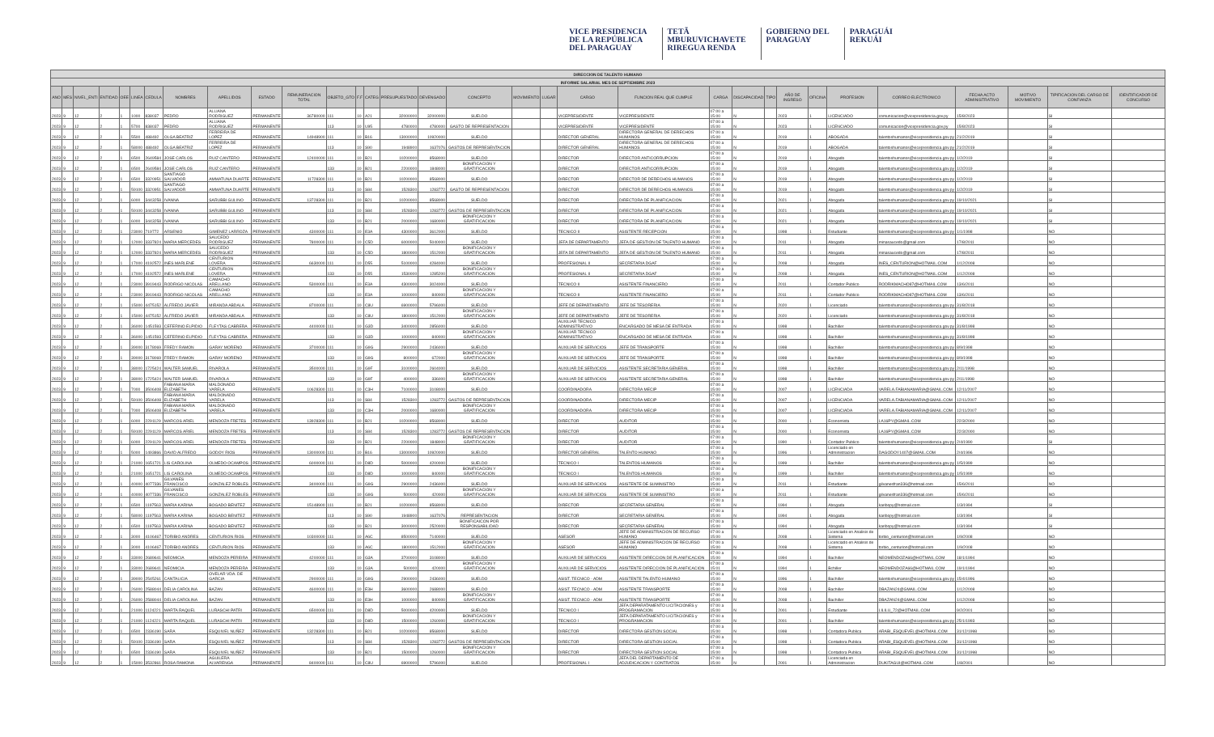VICE PRESIDENCIA
DE LA REPÚBLICA
DEL PARAGUAY
TETÃ
MBURUVICHAVETE
RIREGUA RENDA
GOBIERNO DEL
PARAGUAY
PARAGUÁI
REKUÁI
| DIRECCION DE TALENTO HUMANO | | | | | | | | | | | | | | | | | | | | | | | | | | | | | | | |
| INFORME SALARIAL MES DE SEPTIEMBRE 2023 | | | | | | | | | | | | | | | | | | | | | | | | | | | | | | | |
| ANO | MES | NIVEL_ENTI | ENTIDAD | OEE | LINEA | CEDULA | NOMBRES | APELLIDOS | ESTADO | REMUNERACION TOTAL | OBJETO_GTO | F.F | CATEG | PRESUPUESTADO | DEVENGADO | CONCEPTO | MOVIMIENTO | LUGAR | CARGO | FUNCION REAL QUE CUMPLE | CARGA | DISCAPACIDAD | TIPO | AÑO DE INGRESO | OFICINA | PROFESION | CORREO ELECTRONICO | FECHA ACTO ADMINISTRATIVO | MOTIVO MOVIMIENTO | TIPIFICACION DEL CARGO DE CONFIANZA | IDENTIFICADOR DE CONCURSO |
| 2023 | 9 | 12 | 2 | 1 | 1000 | 838037 | PEDRO | ALLIANA RODRIGUEZ | PERMANENTE | 36780000 | 111 | 10 | A21 | 32000000 | 32000000 | SUELDO | | | VICEPRESIDENTE | VICEPRESIDENTE | 07:00 a 15:00 | N | | 2023 | 1 | LICENCIADO | comunicacion@vicepresidencia.gov.py | 15/8/2023 | | SI | |
| 2023 | 9 | 12 | 2 | 1 | 5700 | 838037 | PEDRO | ALLIANA RODRIGUEZ | PERMANENTE | | 113 | 10 | U95 | 4780000 | 4780000 | GASTO DE REPRESENTACION | | | VICEPRESIDENTE | VICEPRESIDENTE | 07:00 a 15:00 | N | | 2023 | 1 | LICENCIADO | comunicacion@vicepresidencia.gov.py | 15/8/2023 | | SI | |
| 2023 | 9 | 12 | 2 | 1 | 5500 | 488492 | OLGA BEATRIZ | FERREIRA DE LOPEZ | PERMANENTE | 14948900 | 111 | 10 | B16 | 13000000 | 10920000 | SUELDO | | | DIRECTOR GENERAL | DIRECTORA GENERAL DE DERECHOS HUMANOS | 07:00 a 15:00 | N | | 2019 | 1 | ABOGADA | talentoshumanos@vicepresidencia.gov.py | 21/2/2019 | | SI | |
| 2023 | 9 | 12 | 2 | 1 | 58000 | 488492 | OLGA BEATRIZ | FERREIRA DE LOPEZ | PERMANENTE | | 113 | 10 | S90 | 1948900 | 1637076 | GASTOS DE REPRESENTACION | | | DIRECTOR GENERAL | DIRECTORA GENERAL DE DERECHOS HUMANOS | 07:00 a 15:00 | N | | 2019 | 1 | ABOGADA | talentoshumanos@vicepresidencia.gov.py | 21/2/2019 | | SI | |
| 2023 | 9 | 12 | 2 | 1 | 6500 | 2649584 | JOSE CARLOS | RUIZ CANTERO | PERMANENTE | 12400000 | 111 | 10 | B21 | 10200000 | 8568000 | SUELDO | | | DIRECTOR | DIRECTOR ANTICORRUPCION | 07:00 a 15:00 | N | | 2019 | 1 | Abogado | talentoshumanos@vicepresidencia.gov.py | 1/2/2019 | | SI | |
| 2023 | 9 | 12 | 2 | 1 | 6500 | 2649584 | JOSE CARLOS | RUIZ CANTERO | PERMANENTE | | 133 | 10 | B21 | 2200000 | 1848000 | BONIFICACION Y GRATIFICACION | | | DIRECTOR | DIRECTOR ANTICORRUPCION | 07:00 a 15:00 | N | | 2019 | 1 | Abogado | talentoshumanos@vicepresidencia.gov.py | 1/2/2019 | | SI | |
| 2023 | 9 | 12 | 2 | 1 | 6500 | 3320951 | SANTIAGO SALVADOR | AMMATUNA DUARTE | PERMANENTE | 11728300 | 111 | 10 | B21 | 10200000 | 8568000 | SUELDO | | | DIRECTOR | DIRECTOR DE DERECHOS HUMANOS | 07:00 a 15:00 | N | | 2019 | 1 | Abogado | talentoshumanos@vicepresidencia.gov.py | 1/2/2019 | | SI | |
| 2023 | 9 | 12 | 2 | 1 | 59100 | 3320951 | SANTIAGO SALVADOR | AMMATUNA DUARTE | PERMANENTE | | 113 | 10 | S84 | 1528300 | 1283772 | GASTO DE REPRESENTACION | | | DIRECTOR | DIRECTOR DE DERECHOS HUMANOS | 07:00 a 15:00 | N | | 2019 | 1 | Abogado | talentoshumanos@vicepresidencia.gov.py | 1/2/2019 | | SI | |
| 2023 | 9 | 12 | 2 | 1 | 6000 | 3443258 | IVANNA | SARUBBI GULINO | PERMANENTE | 13728300 | 111 | 10 | B21 | 10200000 | 8568000 | SUELDO | | | DIRECTOR | DIRECTORA DE PLANIFICACION | 07:00 a 15:00 | N | | 2021 | 1 | Abogada | talentoshumanos@vicepresidencia.gov.py | 19/10/2021 | | SI | |
| 2023 | 9 | 12 | 2 | 1 | 59100 | 3443258 | IVANNA | SARUBBI GULINO | PERMANENTE | | 113 | 10 | S84 | 1528300 | 1283772 | GASTOS DE REPRESENTACION | | | DIRECTOR | DIRECTORA DE PLANIFICACION | 07:00 a 15:00 | N | | 2021 | 1 | Abogada | talentoshumanos@vicepresidencia.gov.py | 19/10/2021 | | SI | |
| 2023 | 9 | 12 | 2 | 1 | 6000 | 3443258 | IVANNA | SARUBBI GULINO | PERMANENTE | | 133 | 10 | B21 | 2000000 | 1680000 | BONIFICACION Y GRATIFICACION | | | DIRECTOR | DIRECTORA DE PLANIFICACION | 07:00 a 15:00 | N | | 2021 | 1 | Abogada | talentoshumanos@vicepresidencia.gov.py | 19/10/2021 | | SI | |
| 2023 | 9 | 12 | 2 | 1 | 23000 | 719772 | ARSENIO | GIMENEZ LARROZA | PERMANENTE | 4300000 | 111 | 10 | E3A | 4300000 | 3612000 | SUELDO | | | TECNICO II | ASISTENTE RECEPCION | 07:00 a 15:00 | N | | 1998 | 1 | Estudiante | talentoshumanos@vicepresidencia.gov.py | 1/1/1998 | | NO | |
| 2023 | 9 | 12 | 2 | 1 | 12000 | 3337824 | MARIA MERCEDES | SAUCEDO RODRIGUEZ | PERMANENTE | 7800000 | 111 | 10 | C5D | 6000000 | 5040000 | SUELDO | | | JEFA DE DEPARTAMENTO | JEFA DE GESTION DE TALENTO HUMANO | 07:00 a 15:00 | N | | 2011 | 1 | Abogada | minasaucedo@gmail.com | 17/8/2011 | | NO | |
| 2023 | 9 | 12 | 2 | 1 | 12000 | 3337824 | MARIA MERCEDES | SAUCEDO RODRIGUEZ | PERMANENTE | | 133 | 10 | C5D | 1800000 | 1512000 | BONIFICACION Y GRATIFICACION | | | JEFA DE DEPARTAMENTO | JEFA DE GESTION DE TALENTO HUMANO | 07:00 a 15:00 | N | | 2011 | 1 | Abogada | minasaucedo@gmail.com | 17/8/2011 | | NO | |
| 2023 | 9 | 12 | 2 | 1 | 17000 | 4192572 | INES MARLENE | CENTURION LOVERA | PERMANENTE | 6630000 | 111 | 10 | D55 | 5100000 | 4284000 | SUELDO | | | PROFESIONAL II | SECRETARIA DGAF | 07:00 a 15:00 | N | | 2008 | 1 | Abogada | INES_CENTURION@HOTMAIL.COM | 1/12/2008 | | NO | |
| 2023 | 9 | 12 | 2 | 1 | 17000 | 4192572 | INES MARLENE | CENTURION LOVERA | PERMANENTE | | 133 | 10 | D55 | 1530000 | 1285200 | BONIFICACION Y GRATIFICACION | | | PROFESIONAL II | SECRETARIA DGAF | 07:00 a 15:00 | N | | 2008 | 1 | Abogada | INES_CENTURION@HOTMAIL.COM | 1/12/2008 | | NO | |
| 2023 | 9 | 12 | 2 | 1 | 23000 | 3919443 | RODRIGO NICOLAS | CAMACHO ARELLANO | PERMANENTE | 5300000 | 111 | 10 | E3A | 4300000 | 3024000 | SUELDO | | | TECNICO II | ASISTENTE FINANCIERO | 07:00 a 15:00 | N | | 2011 | 1 | Contador Publico | RODRIKMACHO87@HOTMAIL.COM | 13/6/2011 | | NO | |
| 2023 | 9 | 12 | 2 | 1 | 23000 | 3919443 | RODRIGO NICOLAS | CAMACHO ARELLANO | PERMANENTE | | 133 | 10 | E3A | 1000000 | 840000 | BONIFICACION Y GRATIFICACION | | | TECNICO II | ASISTENTE FINANCIERO | 07:00 a 15:00 | N | | 2011 | 1 | Contador Publico | RODRIKMACHO87@HOTMAIL.COM | 13/6/2011 | | NO | |
| 2023 | 9 | 12 | 2 | 1 | 15000 | 4475152 | ALFREDO JAVIER | MIRANDA ABDALA | PERMANENTE | 8700000 | 111 | 10 | C8U | 6900000 | 5796000 | SUELDO | | | JEFE DE DEPARTAMENTO | JEFE DE TESORERIA | 07:00 a 15:00 | N | | 2020 | 1 | Licenciado | talentoshumanos@vicepresidencia.gov.py | 31/8/2018 | | NO | |
| 2023 | 9 | 12 | 2 | 1 | 15000 | 4475152 | ALFREDO JAVIER | MIRANDA ABDALA | PERMANENTE | | 133 | 10 | C8U | 1800000 | 1512000 | BONIFICACION Y GRATIFICACION | | | JEFE DE DEPARTAMENTO | JEFE DE TESORERIA | 07:00 a 15:00 | N | | 2020 | 1 | Licenciado | talentoshumanos@vicepresidencia.gov.py | 31/8/2018 | | NO | |
| 2023 | 9 | 12 | 2 | 1 | 36000 | 1451593 | CEFERINO ELPIDIO | FLEYTAS CABRERA | PERMANENTE | 4400000 | 111 | 10 | G3D | 3400000 | 2856000 | SUELDO | | | AUXILIAR TECNICO ADMINISTRATIVO | ENCARGADO DE MESA DE ENTRADA | 07:00 a 15:00 | N | | 1998 | 1 | Bachiller | talentoshumanos@vicepresidencia.gov.py | 31/8/1998 | | NO | |
| 2023 | 9 | 12 | 2 | 1 | 36000 | 1451593 | CEFERINO ELPIDIO | FLEYTAS CABRERA | PERMANENTE | | 133 | 10 | G3D | 1000000 | 840000 | BONIFICACION Y GRATIFICACION | | | AUXILIAR TECNICO ADMINISTRATIVO | ENCARGADO DE MESA DE ENTRADA | 07:00 a 15:00 | N | | 1998 | 1 | Bachiller | talentoshumanos@vicepresidencia.gov.py | 31/8/1998 | | NO | |
| 2023 | 9 | 12 | 2 | 1 | 39000 | 3178069 | FREDY RAMON | GARAY MORENO | PERMANENTE | 3700000 | 111 | 10 | G9G | 2900000 | 2436000 | SUELDO | | | AUXILIAR DE SERVICIOS | JEFE DE TRANSPORTE | 07:00 a 15:00 | N | | 1998 | 1 | Bachiller | talentoshumanos@vicepresidencia.gov.py | 8/9/1998 | | NO | |
| 2023 | 9 | 12 | 2 | 1 | 39000 | 3178069 | FREDY RAMON | GARAY MORENO | PERMANENTE | | 133 | 10 | G9G | 800000 | 672000 | BONIFICACION Y GRATIFICACION | | | AUXILIAR DE SERVICIOS | JEFE DE TRANSPORTE | 07:00 a 15:00 | N | | 1998 | 1 | Bachiller | talentoshumanos@vicepresidencia.gov.py | 8/9/1998 | | NO | |
| 2023 | 9 | 12 | 2 | 1 | 38000 | 1725424 | WALTER SAMUEL | RIVAROLA | PERMANENTE | 3500000 | 111 | 10 | G9F | 3100000 | 2604000 | SUELDO | | | AUXILIAR DE SERVICIOS | ASISTENTE SECRETARIA GENERAL | 07:00 a 15:00 | N | | 1998 | 1 | Bachiller | talentoshumanos@vicepresidencia.gov.py | 2/11/1998 | | NO | |
| 2023 | 9 | 12 | 2 | 1 | 38000 | 1725424 | WALTER SAMUEL | RIVAROLA | PERMANENTE | | 133 | 10 | G9F | 400000 | 336000 | BONIFICACION Y GRATIFICACION | | | AUXILIAR DE SERVICIOS | ASISTENTE SECRETARIA GENERAL | 07:00 a 15:00 | N | | 1998 | 1 | Bachiller | talentoshumanos@vicepresidencia.gov.py | 2/11/1998 | | NO | |
| 2023 | 9 | 12 | 2 | 1 | 7000 | 3506408 | FABIANA MARIA ELIZABETH | MALDONADO VARELA | PERMANENTE | 10628300 | 111 | 10 | C3H | 7100000 | 3108000 | SUELDO | | | COORDINADORA | DIRECTORA MECIP | 07:00 a 15:00 | N | | 2007 | 1 | LICENCIADA | VARELA.FABIANAMARIA@GMAIL.COM | 12/11/2007 | | NO | |
| 2023 | 9 | 12 | 2 | 1 | 59100 | 3506408 | FABIANA MARIA ELIZABETH | MALDONADO VARELA | PERMANENTE | | 113 | 10 | S84 | 1528300 | 1283772 | GASTOS DE REPRESENTACION | | | COORDINADORA | DIRECTORA MECIP | 07:00 a 15:00 | N | | 2007 | 1 | LICENCIADA | VARELA.FABIANAMARIA@GMAIL.COM | 12/11/2007 | | NO | |
| 2023 | 9 | 12 | 2 | 1 | 7000 | 3506408 | FABIANA MARIA ELIZABETH | MALDONADO VARELA | PERMANENTE | | 133 | 10 | C3H | 2000000 | 1680000 | BONIFICACION Y GRATIFICACION | | | COORDINADORA | DIRECTORA MECIP | 07:00 a 15:00 | N | | 2007 | 1 | LICENCIADA | VARELA.FABIANAMARIA@GMAIL.COM | 12/11/2007 | | NO | |
| 2023 | 9 | 12 | 2 | 1 | 6000 | 2291129 | MARCOS ARIEL | MENDOZA FRETES | PERMANENTE | 13928300 | 111 | 10 | B21 | 10200000 | 8568000 | SUELDO | | | DIRECTOR | AUDITOR | 07:00 a 15:00 | N | | 2000 | 1 | Economista | LA16PY@GMAIL.COM | 22/3/2000 | | NO | |
| 2023 | 9 | 12 | 2 | 1 | 59100 | 2291129 | MARCOS ARIEL | MENDOZA FRETES | PERMANENTE | | 113 | 10 | S84 | 1528300 | 1283772 | GASTOS DE REPRESENTACION | | | DIRECTOR | AUDITOR | 07:00 a 15:00 | N | | 2000 | 1 | Economista | LA16PY@GMAIL.COM | 22/3/2000 | | NO | |
| 2023 | 9 | 12 | 2 | 1 | 6000 | 2291129 | MARCOS ARIEL | MENDOZA FRETES | PERMANENTE | | 133 | 10 | B21 | 2200000 | 1848000 | BONIFICACION Y GRATIFICACION | | | DIRECTOR | AUDITOR | 07:00 a 15:00 | N | | 1990 | 1 | Contador Publico | talentoshumanos@vicepresidencia.gov.py | 2/4/1990 | | SI | |
| 2023 | 9 | 12 | 2 | 1 | 5000 | 1493866 | DAVID ALFREDO | GODOY RIOS | PERMANENTE | 13000000 | 111 | 10 | B16 | 13000000 | 10920000 | SUELDO | | | DIRECTOR GENERAL | TALENTO HUMANO | 07:00 a 15:00 | N | | 1996 | 1 | Licenciado en Administracion | DAGODOY1407@GMAIL.COM | 2/4/1996 | | NO | |
| 2023 | 9 | 12 | 2 | 1 | 21000 | 1651721 | LIS CAROLINA | OLMEDO OCAMPOS | PERMANENTE | 6000000 | 111 | 10 | D8D | 5000000 | 4200000 | SUELDO | | | TECNICO I | TALENTOS HUMANOS | 07:00 a 15:00 | N | | 1999 | 1 | Bachiller | talentoshumanos@vicepresidencia.gov.py | 1/5/1999 | | NO | |
| 2023 | 9 | 12 | 2 | 1 | 21000 | 1651721 | LIS CAROLINA | OLMEDO OCAMPOS | PERMANENTE | | 133 | 10 | D8D | 1000000 | 840000 | BONIFICACION Y GRATIFICACION | | | TECNICO I | TALENTOS HUMANOS | 07:00 a 15:00 | N | | 1999 | 1 | Bachiller | talentoshumanos@vicepresidencia.gov.py | 1/5/1999 | | NO | |
| 2023 | 9 | 12 | 2 | 1 | 40000 | 4077336 | GILVANES FRANCISCO | GONZALEZ ROBLES | PERMANENTE | 3400000 | 111 | 10 | G9G | 2900000 | 2436000 | SUELDO | | | AUXILIAR DE SERVICIOS | ASISTENTE DE SUMINISTRO | 07:00 a 15:00 | N | | 2011 | 1 | Estudiante | gilvanesfran336@hotmail.com | 15/6/2011 | | NO | |
| 2023 | 9 | 12 | 2 | 1 | 40000 | 4077336 | GILVANES FRANCISCO | GONZALEZ ROBLES | PERMANENTE | | 133 | 10 | G9G | 500000 | 420000 | BONIFICACION Y GRATIFICACION | | | AUXILIAR DE SERVICIOS | ASISTENTE DE SUMINISTRO | 07:00 a 15:00 | N | | 2011 | 1 | Estudiante | gilvanesfran336@hotmail.com | 15/6/2011 | | NO | |
| 2023 | 9 | 12 | 2 | 1 | 6500 | 1197563 | MARIA KARINA | BOGADO BENITEZ | PERMANENTE | 15148900 | 111 | 10 | B21 | 10200000 | 8568000 | SUELDO | | | DIRECTOR | SECRETARIA GENERAL | 07:00 a 15:00 | N | | 1994 | 1 | Abogada | karibopy@hotmail.com | 1/3/1994 | | SI | |
| 2023 | 9 | 12 | 2 | 1 | 58000 | 1197563 | MARIA KARINA | BOGADO BENITEZ | PERMANENTE | | 113 | 10 | S90 | 1948900 | 1637076 | REPRESENTACION | | | DIRECTOR | SECRETARIA GENERAL | 07:00 a 15:00 | N | | 1994 | 1 | Abogada | karibopy@hotmail.com | 1/3/1994 | | SI | |
| 2023 | 9 | 12 | 2 | 1 | 6500 | 1197563 | MARIA KARINA | BOGADO BENITEZ | PERMANENTE | | 133 | 10 | B21 | 3000000 | 2520000 | BONIFICAICON POR RESPONSABILIDAD | | | DIRECTOR | SECRETARIA GENERAL | 07:00 a 15:00 | N | | 1994 | 1 | Abogada | karibopy@hotmail.com | 1/3/1994 | | SI | |
| 2023 | 9 | 12 | 2 | 1 | 3000 | 4106467 | TORIBIO ANDRES | CENTURION RIOS | PERMANENTE | 10300000 | 111 | 10 | A6C | 8500000 | 7140000 | SUELDO | | | ASESOR | JEFE DE ADMINISTRACION DE RECURSO HUMANO | 07:00 a 15:00 | N | | 2008 | 1 | Licenciado en Analisis de Sistema | torbio_centurion@hotmail.com | 1/9/2008 | | NO | |
| 2023 | 9 | 12 | 2 | 1 | 3000 | 4106467 | TORIBIO ANDRES | CENTURION RIOS | PERMANENTE | | 133 | 10 | A6C | 1800000 | 1512000 | BONIFICACION Y GRATIFICACION | | | ASESOR | JEFE DE ADMINISTRACION DE RECURSO HUMANO | 07:00 a 15:00 | N | | 2008 | 1 | Licenciado en Analisis de Sistema | torbio_centurion@hotmail.com | 1/9/2008 | | NO | |
| 2023 | 9 | 12 | 2 | 1 | 33000 | 2689641 | NEOMICIA | MENDOZA PEREIRA | PERMANENTE | 4200000 | 111 | 10 | G3A | 3700000 | 3108000 | SUELDO | | | AUXILIAR DE SERVICIOS | ASISTENTE DIRECCION DE PLANIFICACION | 07:00 a 15:00 | N | | 1994 | 1 | Bachiller | NEOMENDOZA66@HOTMAIL.COM | 18/1/1994 | | NO | |
| 2023 | 9 | 12 | 2 | 1 | 33000 | 2689641 | NEOMICIA | MENDOZA PEREIRA | PERMANENTE | | 133 | 10 | G3A | 500000 | 420000 | BONIFICACION Y GRATIFICACION | | | AUXILIAR DE SERVICIOS | ASISTENTE DIRECCION DE PLANIFICACION | 07:00 a 15:01 | N | | 1994 | 1 | Bchiller | NEOMENDOZA66@HOTMAIL.COM | 19/1/1994 | | NO | |
| 2023 | 9 | 12 | 2 | 1 | 39000 | 2545261 | CANTALICIA | OVELAR VDA. DE GARCIA | PERMANENTE | 2900000 | 111 | 10 | G9G | 2900000 | 2436000 | SUELDO | | | ASIST. TECNICO - ADM | ASISTENTE TALENTO HUMANO | 07:00 a 15:00 | N | | 1996 | 1 | Bachiller | talentoshumanos@vicepresidencia.gov.py | 15/4/1996 | | NO | |
| 2023 | 9 | 12 | 2 | 1 | 26000 | 2588044 | DELIA CAROLINA | BAZAN | PERMANENTE | 4600000 | 111 | 10 | E3H | 3600000 | 2688000 | SUELDO | | | ASIST. TECNICO - ADM | ASISTENTE TRANSPORTE | 07:00 a 15:00 | N | | 2008 | 1 | Bachiller | DBAZAN24@GMAIL.COM | 1/12/2008 | | NO | |
| 2023 | 9 | 12 | 2 | 1 | 26000 | 2588044 | DELIA CAROLINA | BAZAN | PERMANENTE | | 133 | 10 | E3H | 1000000 | 840000 | BONIFICACION Y GRATIFICACION | | | ASIST. TECNICO - ADM | ASISTENTE TRANSPORTE | 07:00 a 15:00 | N | | 2008 | 1 | Bachiller | DBAZAN24@GMAIL.COM | 1/12/2008 | | NO | |
| 2023 | 9 | 12 | 2 | 1 | 21000 | 1124221 | MARTA RAQUEL | LURASCHI PATRI | PERMANENTE | 6500000 | 111 | 10 | D8D | 5000000 | 4200000 | SUELDO | | | TECNICO I | JEFA DEPARATAMENTO LICITACIONES y PROGRAMACION | 07:00 a 15:00 | N | | 2001 | 1 | Estudiante | LILILU_72@HOTMAIL.COM | 9/2/2001 | | NO | |
| 2023 | 9 | 12 | 2 | 1 | 21000 | 1124221 | MARTA RAQUEL | LURASCHI PATRI | PERMANENTE | | 133 | 10 | D8D | 1500000 | 1260000 | BONIFICACION Y GRATIFICACION | | | TECNICO I | JEFA DEPARATAMENTO LICITACIONES y PROGRAMACION | 07:00 a 15:00 | N | | 2001 | 1 | Bachiller | talentoshumanos@vicepresidencia.gov.py | 25/1/1993 | | NO | |
| 2023 | 9 | 12 | 2 | 1 | 6500 | 2336190 | SARA | ESQUIVEL NUÑEZ | PERMANENTE | 13228300 | 111 | 10 | B21 | 10200000 | 8568000 | SUELDO | | | DIRECTOR | DIRECTORA GESTION SOCIAL | 07:00 a 15:00 | N | | 1998 | 1 | Contadora Publica | ARABI_ESQUEVEL@HOTMAIL.COM | 31/12/1998 | | NO | |
| 2023 | 9 | 12 | 2 | 1 | 59100 | 2336190 | SARA | ESQUIVEL NUÑEZ | PERMANENTE | | 113 | 10 | S84 | 1528300 | 1283772 | GASTOS DE REPRESENTACION | | | DIRECTOR | DIRECTORA GESTION SOCIAL | 07:00 a 15:00 | N | | 1998 | 1 | Contadora Publica | ARABI_ESQUEVEL@HOTMAIL.COM | 31/12/1998 | | NO | |
| 2023 | 9 | 12 | 2 | 1 | 6500 | 2336190 | SARA | ESQUIVEL NUÑEZ | PERMANENTE | | 133 | 10 | B21 | 1500000 | 1260000 | BONIFICACION Y GRATIFICACION | | | DIRECTOR | DIRECTORA GESTION SOCIAL | 07:00 a 15:00 | N | | 1998 | 1 | Contadora Publica | ARABI_ESQUEVEL@HOTMAIL.COM | 31/12/1998 | | NO | |
| 2023 | 9 | 12 | 2 | 1 | 15000 | 3532861 | ROSA RAMONA | AGUILERA ALVARENGA | PERMANENTE | 8400000 | 111 | 10 | C8U | 6900000 | 5796000 | SUELDO | | | PROFESIONAL I | JEFA DEL DEPARTAMENTO DE ADJUDICACION Y CONTRATOS | 07:00 a 15:00 | N | | 2001 | 1 | Licenciada en Administracion | DUKITAGUI@HOTMAIL.COM | 1/8/2001 | | NO | |